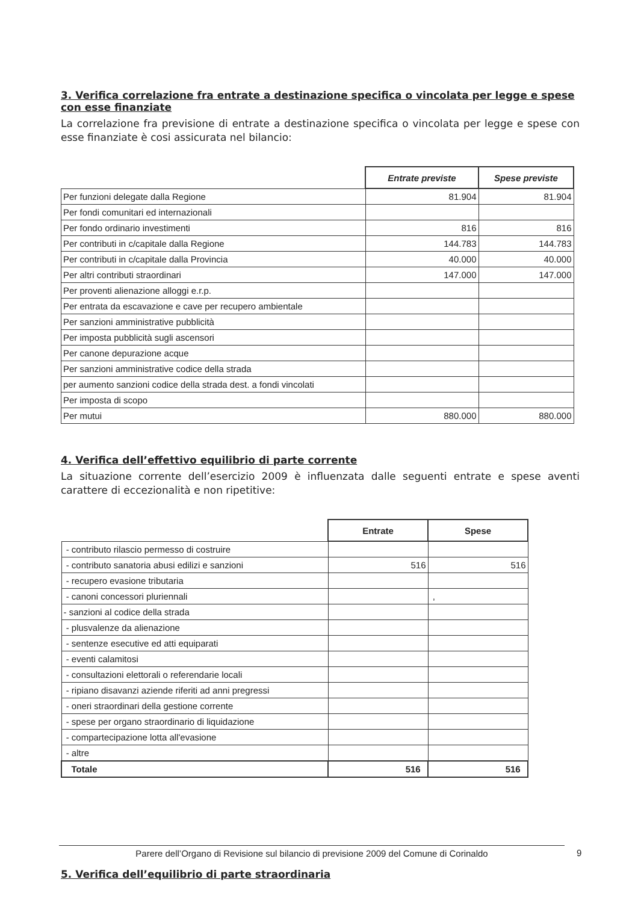3. Verifica correlazione fra entrate a destinazione specifica o vincolata per legge e spese con esse finanziate
La correlazione fra previsione di entrate a destinazione specifica o vincolata per legge e spese con esse finanziate è cosi assicurata nel bilancio:
| | Entrate previste | Spese previste |
| Per funzioni delegate dalla Regione | 81.904 | 81.904 |
| Per fondi comunitari ed internazionali | | |
| Per fondo ordinario investimenti | 816 | 816 |
| Per contributi in c/capitale dalla Regione | 144.783 | 144.783 |
| Per contributi in c/capitale dalla Provincia | 40.000 | 40.000 |
| Per altri contributi straordinari | 147.000 | 147.000 |
| Per proventi alienazione alloggi e.r.p. | | |
| Per entrata da escavazione e cave per recupero ambientale | | |
| Per sanzioni amministrative pubblicità | | |
| Per imposta pubblicità sugli ascensori | | |
| Per canone depurazione acque | | |
| Per sanzioni amministrative codice della strada | | |
| per aumento sanzioni codice della strada dest. a fondi vincolati | | |
| Per imposta di scopo | | |
| Per mutui | 880.000 | 880.000 |
4. Verifica dell’effettivo equilibrio di parte corrente
La situazione corrente dell’esercizio 2009 è influenzata dalle seguenti entrate e spese aventi carattere di eccezionalità e non ripetitive:
| | Entrate | Spese |
| - contributo rilascio permesso di costruire | | |
| - contributo sanatoria abusi edilizi e sanzioni | 516 | 516 |
| - recupero evasione tributaria | | |
| - canoni concessori pluriennali | | , |
| - sanzioni al codice della strada | | |
| - plusvalenze da alienazione | | |
| - sentenze esecutive ed atti equiparati | | |
| - eventi calamitosi | | |
| - consultazioni elettorali o referendarie locali | | |
| - ripiano disavanzi aziende riferiti ad anni pregressi | | |
| - oneri straordinari della gestione corrente | | |
| - spese per organo straordinario di liquidazione | | |
| - compartecipazione lotta all'evasione | | |
| - altre | | |
| Totale | 516 | 516 |
5. Verifica dell’equilibrio di parte straordinaria
Parere dell’Organo di Revisione sul bilancio di previsione 2009 del Comune di Corinaldo 9